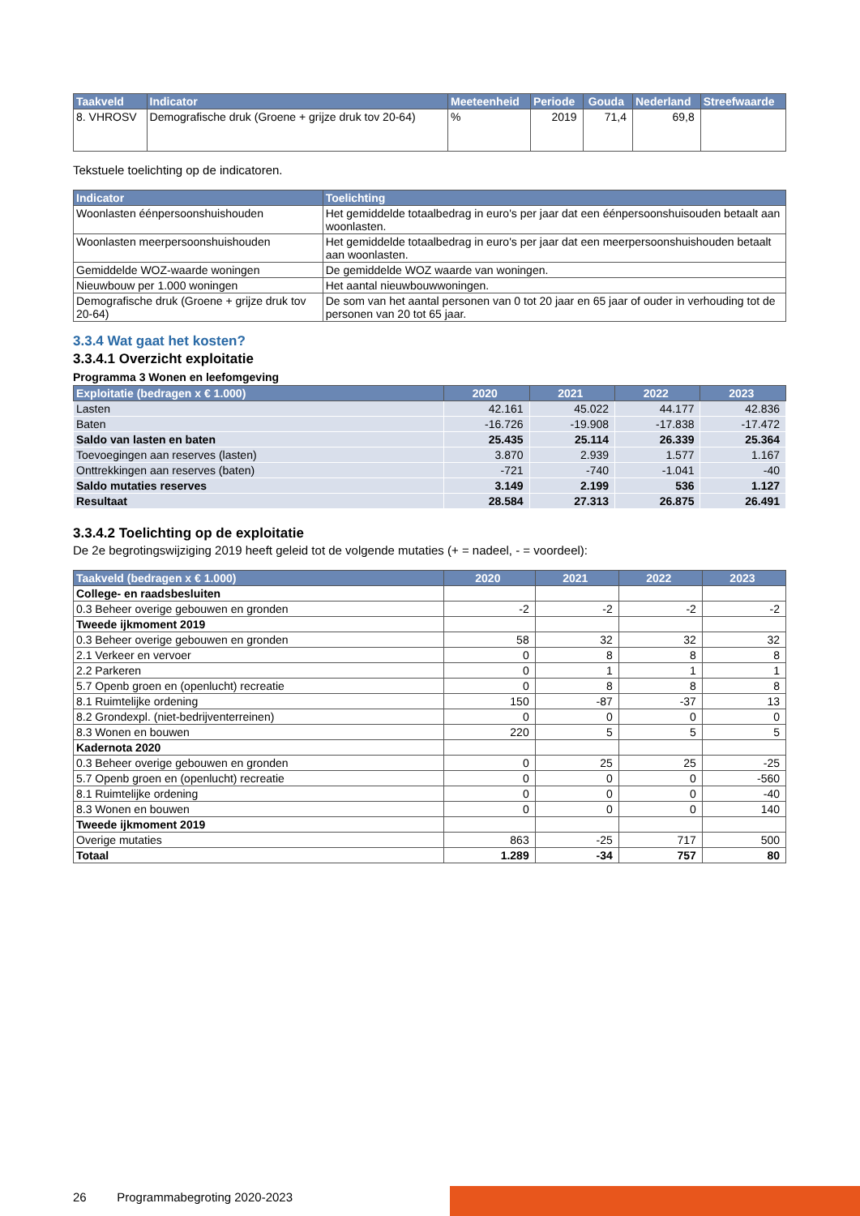| Taakveld | Indicator | Meeteenheid | Periode | Gouda | Nederland | Streefwaarde |
| --- | --- | --- | --- | --- | --- | --- |
| 8. VHROSV | Demografische druk (Groene + grijze druk tov 20-64) | % | 2019 | 71,4 | 69,8 | |
Tekstuele toelichting op de indicatoren.
| Indicator | Toelichting |
| --- | --- |
| Woonlasten éénpersoonshuishouden | Het gemiddelde totaalbedrag in euro's per jaar dat een éénpersoonshuisouden betaalt aan woonlasten. |
| Woonlasten meerpersoonshuishouden | Het gemiddelde totaalbedrag in euro's per jaar dat een meerpersoonshuishouden betaalt aan woonlasten. |
| Gemiddelde WOZ-waarde woningen | De gemiddelde WOZ waarde van woningen. |
| Nieuwbouw per 1.000 woningen | Het aantal nieuwbouwwoningen. |
| Demografische druk (Groene + grijze druk tov 20-64) | De som van het aantal personen van 0 tot 20 jaar en 65 jaar of ouder in verhouding tot de personen van 20 tot 65 jaar. |
3.3.4 Wat gaat het kosten?
3.3.4.1 Overzicht exploitatie
Programma 3 Wonen en leefomgeving
| Exploitatie (bedragen x € 1.000) | 2020 | 2021 | 2022 | 2023 |
| --- | --- | --- | --- | --- |
| Lasten | 42.161 | 45.022 | 44.177 | 42.836 |
| Baten | -16.726 | -19.908 | -17.838 | -17.472 |
| Saldo van lasten en baten | 25.435 | 25.114 | 26.339 | 25.364 |
| Toevoegingen aan reserves (lasten) | 3.870 | 2.939 | 1.577 | 1.167 |
| Onttrekkingen aan reserves (baten) | -721 | -740 | -1.041 | -40 |
| Saldo mutaties reserves | 3.149 | 2.199 | 536 | 1.127 |
| Resultaat | 28.584 | 27.313 | 26.875 | 26.491 |
3.3.4.2 Toelichting op de exploitatie
De 2e begrotingswijziging 2019 heeft geleid tot de volgende mutaties (+ = nadeel, - = voordeel):
| Taakveld (bedragen x € 1.000) | 2020 | 2021 | 2022 | 2023 |
| --- | --- | --- | --- | --- |
| College- en raadsbesluiten | | | | |
| 0.3 Beheer overige gebouwen en gronden | -2 | -2 | -2 | -2 |
| Tweede ijkmoment 2019 | | | | |
| 0.3 Beheer overige gebouwen en gronden | 58 | 32 | 32 | 32 |
| 2.1 Verkeer en vervoer | 0 | 8 | 8 | 8 |
| 2.2 Parkeren | 0 | 1 | 1 | 1 |
| 5.7 Openb groen en (openlucht) recreatie | 0 | 8 | 8 | 8 |
| 8.1 Ruimtelijke ordening | 150 | -87 | -37 | 13 |
| 8.2 Grondexpl. (niet-bedrijventerreinen) | 0 | 0 | 0 | 0 |
| 8.3 Wonen en bouwen | 220 | 5 | 5 | 5 |
| Kadernota 2020 | | | | |
| 0.3 Beheer overige gebouwen en gronden | 0 | 25 | 25 | -25 |
| 5.7 Openb groen en (openlucht) recreatie | 0 | 0 | 0 | -560 |
| 8.1 Ruimtelijke ordening | 0 | 0 | 0 | -40 |
| 8.3 Wonen en bouwen | 0 | 0 | 0 | 140 |
| Tweede ijkmoment 2019 | | | | |
| Overige mutaties | 863 | -25 | 717 | 500 |
| Totaal | 1.289 | -34 | 757 | 80 |
26 Programmabegroting 2020-2023